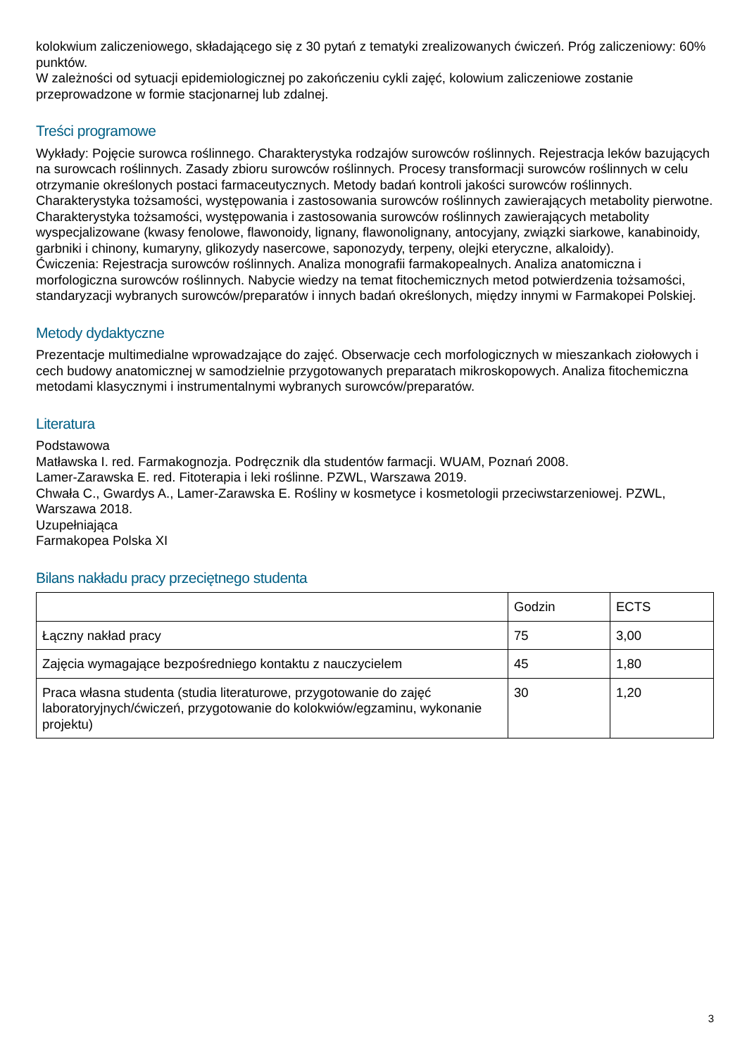kolokwium zaliczeniowego, składającego się z 30 pytań z tematyki zrealizowanych ćwiczeń. Próg zaliczeniowy: 60% punktów.
W zależności od sytuacji epidemiologicznej po zakończeniu cykli zajęć, kolowium zaliczeniowe zostanie przeprowadzone w formie stacjonarnej lub zdalnej.
Treści programowe
Wykłady: Pojęcie surowca roślinnego. Charakterystyka rodzajów surowców roślinnych. Rejestracja leków bazujących na surowcach roślinnych. Zasady zbioru surowców roślinnych. Procesy transformacji surowców roślinnych w celu otrzymanie określonych postaci farmaceutycznych. Metody badań kontroli jakości surowców roślinnych. Charakterystyka tożsamości, występowania i zastosowania surowców roślinnych zawierających metabolity pierwotne. Charakterystyka tożsamości, występowania i zastosowania surowców roślinnych zawierających metabolity wyspecjalizowane (kwasy fenolowe, flawonoidy, lignany, flawonolignany, antocyjany, związki siarkowe, kanabinoidy, garbniki i chinony, kumaryny, glikozydy nasercowe, saponozydy, terpeny, olejki eteryczne, alkaloidy).
Ćwiczenia: Rejestracja surowców roślinnych. Analiza monografii farmakopealnych. Analiza anatomiczna i morfologiczna surowców roślinnych. Nabycie wiedzy na temat fitochemicznych metod potwierdzenia tożsamości, standaryzacji wybranych surowców/preparatów i innych badań określonych, między innymi w Farmakopei Polskiej.
Metody dydaktyczne
Prezentacje multimedialne wprowadzające do zajęć. Obserwacje cech morfologicznych w mieszankach ziołowych i cech budowy anatomicznej w samodzielnie przygotowanych preparatach mikroskopowych. Analiza fitochemiczna metodami klasycznymi i instrumentalnymi wybranych surowców/preparatów.
Literatura
Podstawowa
Matławska I. red. Farmakognozja. Podręcznik dla studentów farmacji. WUAM, Poznań 2008.
Lamer-Zarawska E. red. Fitoterapia i leki roślinne. PZWL, Warszawa 2019.
Chwała C., Gwardys A., Lamer-Zarawska E. Rośliny w kosmetyce i kosmetologii przeciwstarzeniowej. PZWL, Warszawa 2018.
Uzupełniająca
Farmakopea Polska XI
Bilans nakładu pracy przeciętnego studenta
| | Godzin | ECTS |
| Łączny nakład pracy | 75 | 3,00 |
| Zajęcia wymagające bezpośredniego kontaktu z nauczycielem | 45 | 1,80 |
| Praca własna studenta (studia literaturowe, przygotowanie do zajęć laboratoryjnych/ćwiczeń, przygotowanie do kolokwiów/egzaminu, wykonanie projektu) | 30 | 1,20 |
3